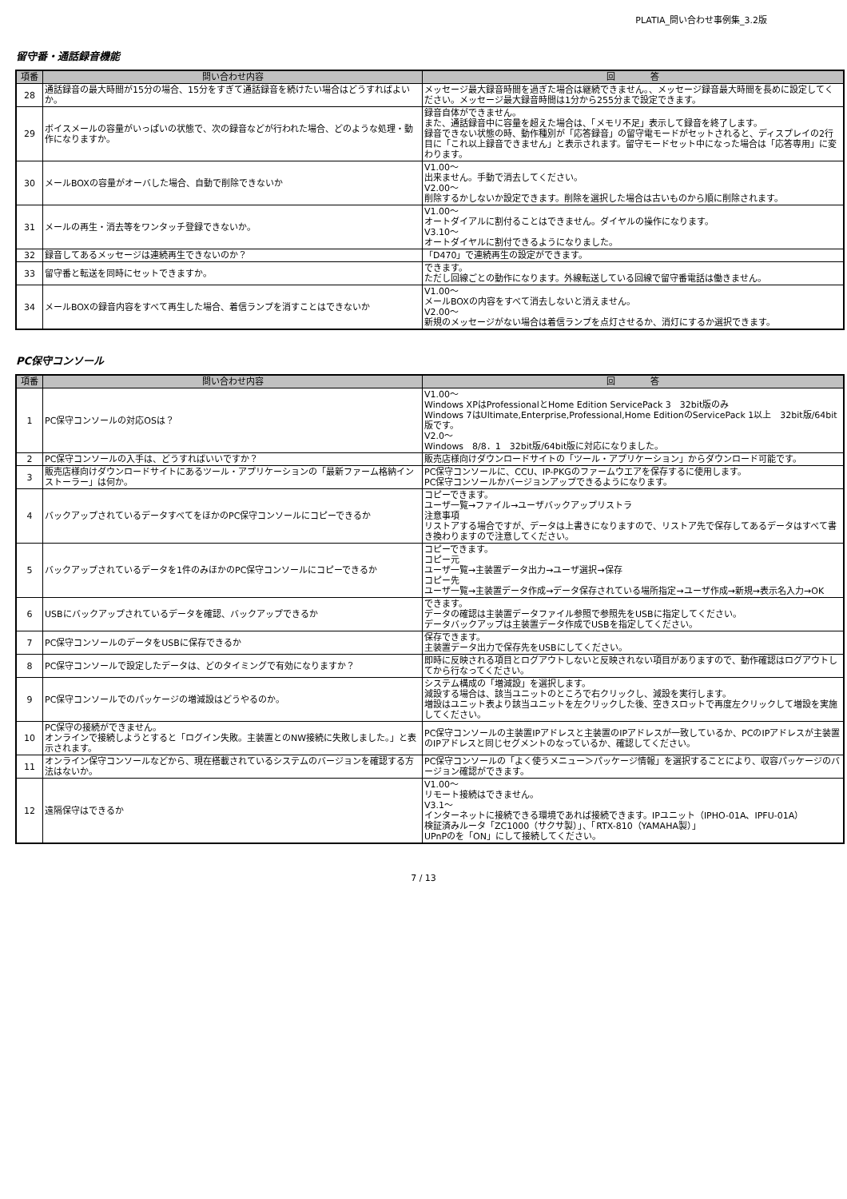PLATIA_問い合わせ事例集_3.2版
留守番・通話録音機能
| 項番 | 問い合わせ内容 | 回 答 |
| --- | --- | --- |
| 28 | 通話録音の最大時間が15分の場合、15分をすぎて通話録音を続けたい場合はどうすればよいか。 | メッセージ最大録音時間を過ぎた場合は継続できません。、メッセージ録音最大時間を長めに設定してください。メッセージ最大録音時間は1分から255分まで設定できます。 |
| 29 | ボイスメールの容量がいっぱいの状態で、次の録音などが行われた場合、どのような処理・動作になりますか。 | 録音自体ができません。 また、通話録音中に容量を超えた場合は、「メモリ不足」表示して録音を終了します。 録音できない状態の時、動作種別が「応答録音」の留守電モードがセットされると、ディスプレイの2行目に「これ以上録音できません」と表示されます。留守モードセット中になった場合は「応答専用」に変わります。 |
| 30 | メールBOXの容量がオーバした場合、自動で削除できないか | V1.00～ 出来ません。手動で消去してください。 V2.00～ 削除するかしないか設定できます。削除を選択した場合は古いものから順に削除されます。 |
| 31 | メールの再生・消去等をワンタッチ登録できないか。 | V1.00～ オートダイアルに割付ることはできません。ダイヤルの操作になります。 V3.10～ オートダイヤルに割付できるようになりました。 |
| 32 | 録音してあるメッセージは連続再生できないのか？ | 「D470」で連続再生の設定ができます。 |
| 33 | 留守番と転送を同時にセットできますか。 | できます。 ただし回線ごとの動作になります。外線転送している回線で留守番電話は働きません。 |
| 34 | メールBOXの録音内容をすべて再生した場合、着信ランプを消すことはできないか | V1.00～ メールBOXの内容をすべて消去しないと消えません。 V2.00～ 新規のメッセージがない場合は着信ランプを点灯させるか、消灯にするか選択できます。 |
PC保守コンソール
| 項番 | 問い合わせ内容 | 回 答 |
| --- | --- | --- |
| 1 | PC保守コンソールの対応OSは？ | V1.00～ Windows XPはProfessionalとHome Edition ServicePack 3 32bit版のみ Windows 7はUltimate,Enterprise,Professional,Home EditionのServicePack 1以上 32bit版/64bit版です。 V2.0～ Windows 8/8．1 32bit版/64bit版に対応になりました。 |
| 2 | PC保守コンソールの入手は、どうすればいいですか？ | 販売店様向けダウンロードサイトの「ツール・アプリケーション」からダウンロード可能です。 |
| 3 | 販売店様向けダウンロードサイトにあるツール・アプリケーションの「最新ファーム格納インストーラー」は何か。 | PC保守コンソールに、CCU、IP-PKGのファームウエアを保存するに使用します。 PC保守コンソールかバージョンアップできるようになります。 |
| 4 | バックアップされているデータすべてをほかのPC保守コンソールにコピーできるか | コピーできます。 ユーザ一覧→ファイル→ユーザバックアップリストラ 注意事項 リストアする場合ですが、データは上書きになりますので、リストア先で保存してあるデータはすべて書き換わりますので注意してください。 |
| 5 | バックアップされているデータを1件のみほかのPC保守コンソールにコピーできるか | コピーできます。 コピー元 ユーザ一覧→主装置データ出力→ユーザ選択→保存 コピー先 ユーザ一覧→主装置データ作成→データ保存されている場所指定→ユーザ作成→新規→表示名入力→OK |
| 6 | USBにバックアップされているデータを確認、バックアップできるか | できます。 データの確認は主装置データファイル参照で参照先をUSBに指定してください。 データバックアップは主装置データ作成でUSBを指定してください。 |
| 7 | PC保守コンソールのデータをUSBに保存できるか | 保存できます。 主装置データ出力で保存先をUSBにしてください。 |
| 8 | PC保守コンソールで設定したデータは、どのタイミングで有効になりますか？ | 即時に反映される項目とログアウトしないと反映されない項目がありますので、動作確認はログアウトしてから行なってください。 |
| 9 | PC保守コンソールでのパッケージの増減設はどうやるのか。 | システム構成の「増減設」を選択します。 減設する場合は、該当ユニットのところで右クリックし、減設を実行します。 増設はユニット表より該当ユニットを左クリックした後、空きスロットで再度左クリックして増設を実施してください。 |
| 10 | PC保守の接続ができません。 オンラインで接続しようとすると「ログイン失敗。主装置とのNW接続に失敗しました。」と表示されます。 | PC保守コンソールの主装置IPアドレスと主装置のIPアドレスが一致しているか、PCのIPアドレスが主装置のIPアドレスと同じセグメントのなっているか、確認してください。 |
| 11 | オンライン保守コンソールなどから、現在搭載されているシステムのバージョンを確認する方法はないか。 | PC保守コンソールの「よく使うメニュー＞パッケージ情報」を選択することにより、収容パッケージのバージョン確認ができます。 |
| 12 | 遠隔保守はできるか | V1.00～ リモート接続はできません。 V3.1～ インターネットに接続できる環境であれば接続できます。IPユニット（IPHO-01A、IPFU-01A） 検証済みルータ「ZC1000（サクサ製）」、「RTX-810（YAMAHA製）」 UPnPのを「ON」にして接続してください。 |
7 / 13